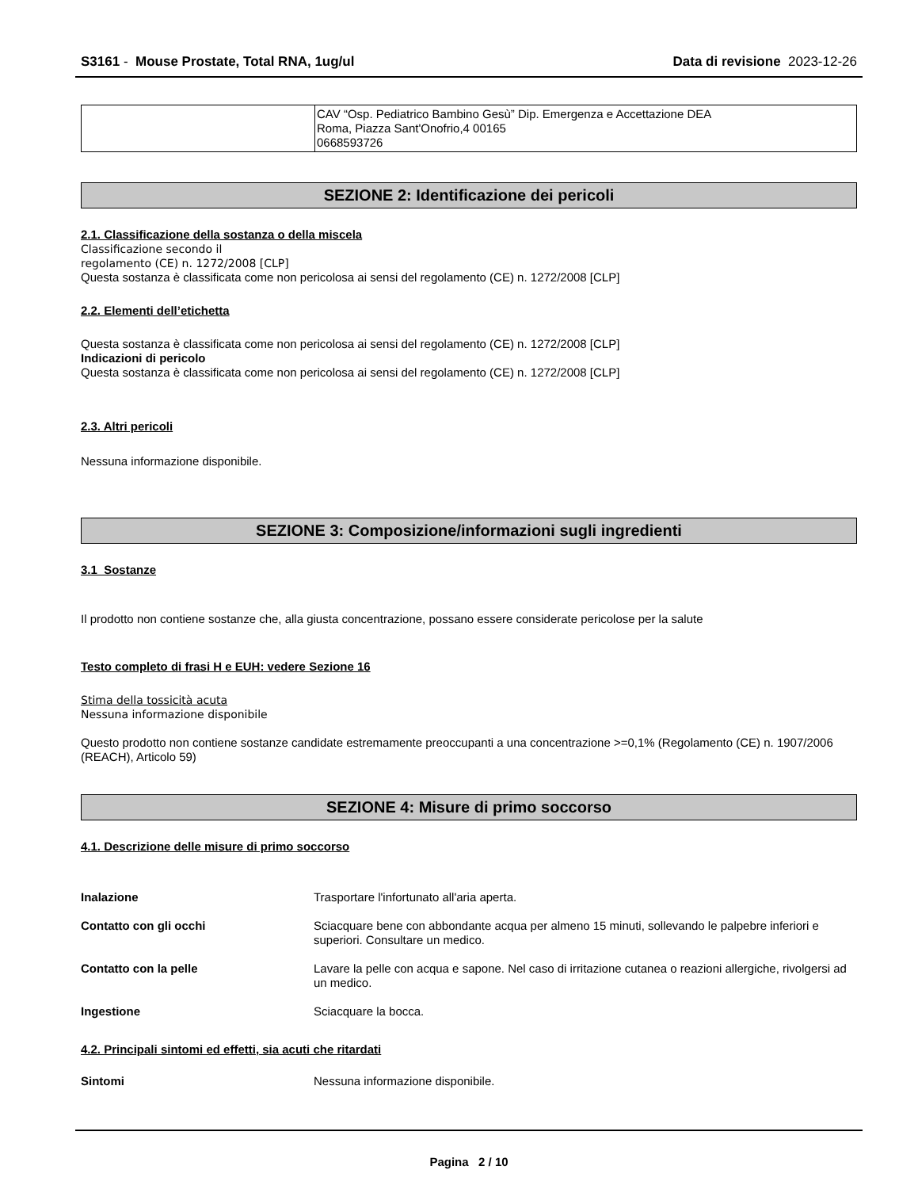S3161 - Mouse Prostate, Total RNA, 1ug/ul
Data di revisione 2023-12-26
| | CAV “Osp. Pediatrico Bambino Gesù” Dip. Emergenza e Accettazione DEA Roma, Piazza Sant'Onofrio,4 00165 0668593726 |
SEZIONE 2: Identificazione dei pericoli
2.1. Classificazione della sostanza o della miscela
Classificazione secondo il
regolamento (CE) n. 1272/2008 [CLP]
Questa sostanza è classificata come non pericolosa ai sensi del regolamento (CE) n. 1272/2008 [CLP]
2.2. Elementi dell’etichetta
Questa sostanza è classificata come non pericolosa ai sensi del regolamento (CE) n. 1272/2008 [CLP]
Indicazioni di pericolo
Questa sostanza è classificata come non pericolosa ai sensi del regolamento (CE) n. 1272/2008 [CLP]
2.3. Altri pericoli
Nessuna informazione disponibile.
SEZIONE 3: Composizione/informazioni sugli ingredienti
3.1 Sostanze
Il prodotto non contiene sostanze che, alla giusta concentrazione, possano essere considerate pericolose per la salute
Testo completo di frasi H e EUH: vedere Sezione 16
Stima della tossicità acuta
Nessuna informazione disponibile
Questo prodotto non contiene sostanze candidate estremamente preoccupanti a una concentrazione >=0,1% (Regolamento (CE) n. 1907/2006 (REACH), Articolo 59)
SEZIONE 4: Misure di primo soccorso
4.1. Descrizione delle misure di primo soccorso
| Inalazione | Trasportare l'infortunato all'aria aperta. |
| Contatto con gli occhi | Sciacquare bene con abbondante acqua per almeno 15 minuti, sollevando le palpebre inferiori e superiori. Consultare un medico. |
| Contatto con la pelle | Lavare la pelle con acqua e sapone. Nel caso di irritazione cutanea o reazioni allergiche, rivolgersi ad un medico. |
| Ingestione | Sciacquare la bocca. |
4.2. Principali sintomi ed effetti, sia acuti che ritardati
| Sintomi | Nessuna informazione disponibile. |
Pagina 2 / 10